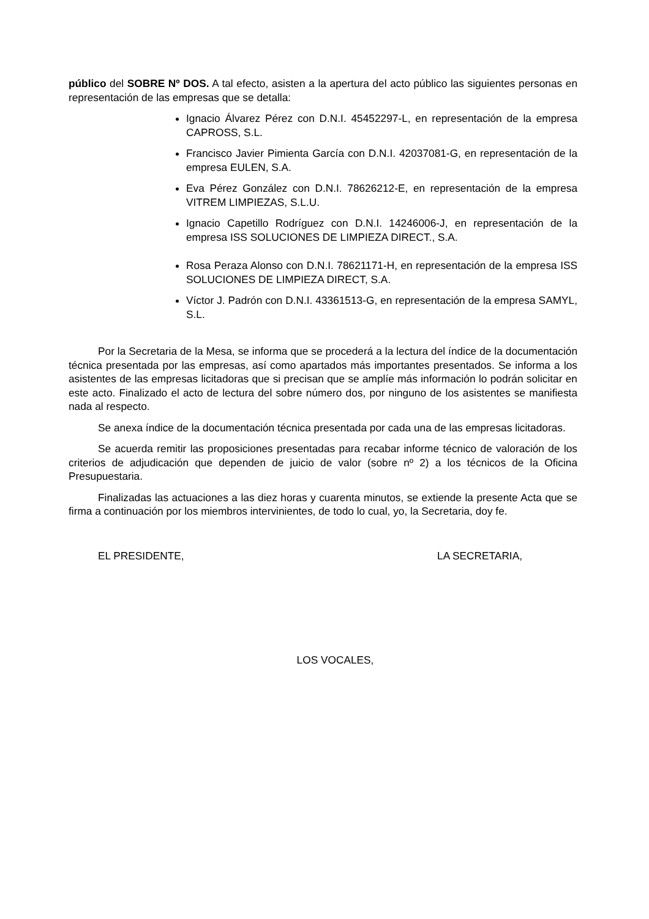público del SOBRE Nº DOS. A tal efecto, asisten a la apertura del acto público las siguientes personas en representación de las empresas que se detalla:
Ignacio Álvarez Pérez con D.N.I. 45452297-L, en representación de la empresa CAPROSS, S.L.
Francisco Javier Pimienta García con D.N.I. 42037081-G, en representación de la empresa EULEN, S.A.
Eva Pérez González con D.N.I. 78626212-E, en representación de la empresa VITREM LIMPIEZAS, S.L.U.
Ignacio Capetillo Rodríguez con D.N.I. 14246006-J, en representación de la empresa ISS SOLUCIONES DE LIMPIEZA DIRECT., S.A.
Rosa Peraza Alonso con D.N.I. 78621171-H, en representación de la empresa ISS SOLUCIONES DE LIMPIEZA DIRECT, S.A.
Víctor J. Padrón con D.N.I. 43361513-G, en representación de la empresa SAMYL, S.L.
Por la Secretaria de la Mesa, se informa que se procederá a la lectura del índice de la documentación técnica presentada por las empresas, así como apartados más importantes presentados. Se informa a los asistentes de las empresas licitadoras que si precisan que se amplíe más información lo podrán solicitar en este acto. Finalizado el acto de lectura del sobre número dos, por ninguno de los asistentes se manifiesta nada al respecto.
Se anexa índice de la documentación técnica presentada por cada una de las empresas licitadoras.
Se acuerda remitir las proposiciones presentadas para recabar informe técnico de valoración de los criterios de adjudicación que dependen de juicio de valor (sobre nº 2) a los técnicos de la Oficina Presupuestaria.
Finalizadas las actuaciones a las diez horas y cuarenta minutos, se extiende la presente Acta que se firma a continuación por los miembros intervinientes, de todo lo cual, yo, la Secretaria, doy fe.
EL PRESIDENTE, LA SECRETARIA,
LOS VOCALES,